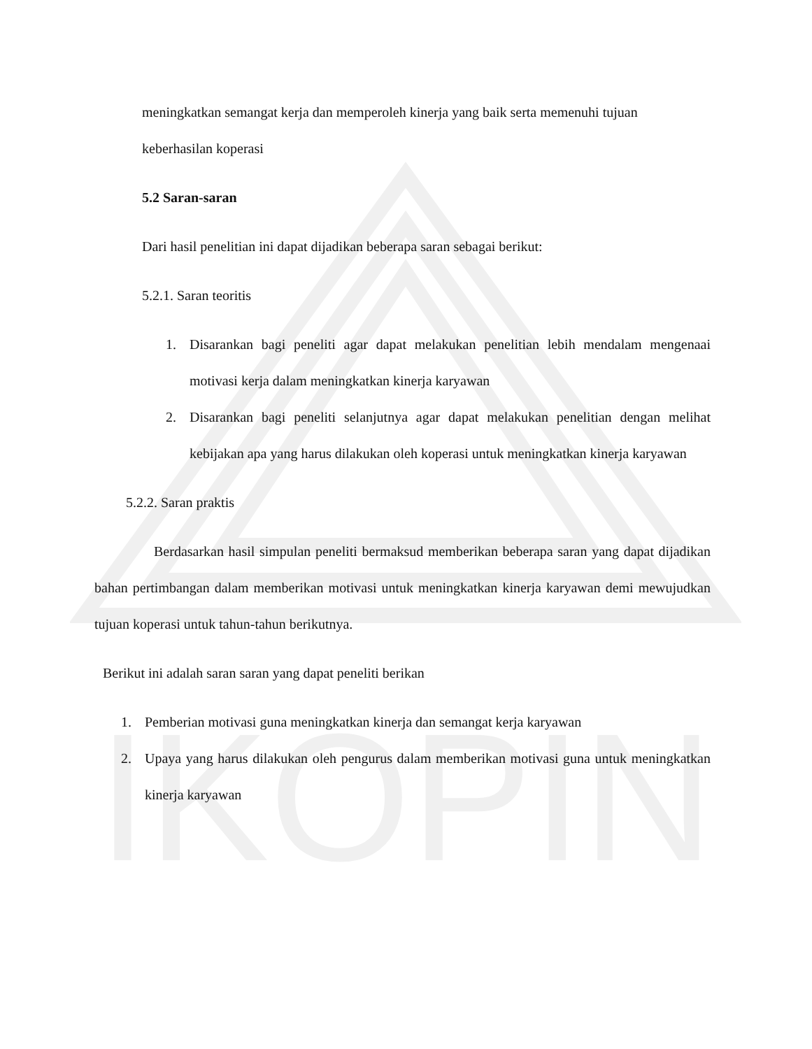IKOPIN
meningkatkan semangat kerja dan memperoleh kinerja yang baik serta memenuhi tujuan
keberhasilan koperasi
5.2 Saran-saran
Dari hasil penelitian ini dapat dijadikan beberapa saran sebagai berikut:
5.2.1. Saran teoritis
1. Disarankan bagi peneliti agar dapat melakukan penelitian lebih mendalam mengenaai motivasi kerja dalam meningkatkan kinerja karyawan
2. Disarankan bagi peneliti selanjutnya agar dapat melakukan penelitian dengan melihat kebijakan apa yang harus dilakukan oleh koperasi untuk meningkatkan kinerja karyawan
5.2.2. Saran praktis
Berdasarkan hasil simpulan peneliti bermaksud memberikan beberapa saran yang dapat dijadikan bahan pertimbangan dalam memberikan motivasi untuk meningkatkan kinerja karyawan demi mewujudkan tujuan koperasi untuk tahun-tahun berikutnya.
Berikut ini adalah saran saran yang dapat peneliti berikan
1. Pemberian motivasi guna meningkatkan kinerja dan semangat kerja karyawan
2. Upaya yang harus dilakukan oleh pengurus dalam memberikan motivasi guna untuk meningkatkan kinerja karyawan